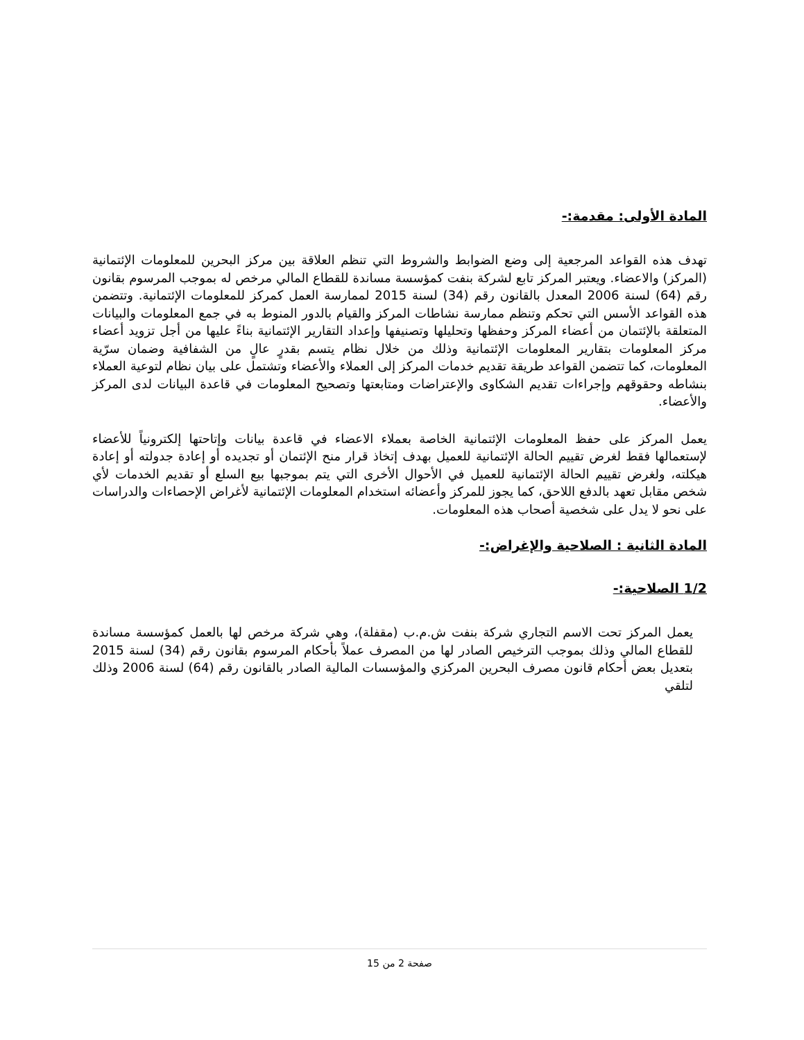المادة الأولى: مقدمة:-
تهدف هذه القواعد المرجعية إلى وضع الضوابط والشروط التي تنظم العلاقة بين مركز البحرين للمعلومات الإئتمانية (المركز) والاعضاء. ويعتبر المركز تابع لشركة بنفت كمؤسسة مساندة للقطاع المالي مرخص له بموجب المرسوم بقانون رقم (64) لسنة 2006 المعدل بالقانون رقم (34) لسنة 2015 لممارسة العمل كمركز للمعلومات الإئتمانية. وتتضمن هذه القواعد الأسس التي تحكم وتنظم ممارسة نشاطات المركز والقيام بالدور المنوط به في جمع المعلومات والبيانات المتعلقة بالإئتمان من أعضاء المركز وحفظها وتحليلها وتصنيفها وإعداد التقارير الإئتمانية بناءً عليها من أجل تزويد أعضاء مركز المعلومات بتقارير المعلومات الإئتمانية وذلك من خلال نظام يتسم بقدرٍ عالٍ من الشفافية وضمان سرّية المعلومات، كما تتضمن القواعد طريقة تقديم خدمات المركز إلى العملاء والأعضاء وتشتمل على بيان نظام لتوعية العملاء بنشاطه وحقوقهم وإجراءات تقديم الشكاوى والإعتراضات ومتابعتها وتصحيح المعلومات في قاعدة البيانات لدى المركز والأعضاء.
يعمل المركز على حفظ المعلومات الإئتمانية الخاصة بعملاء الاعضاء في قاعدة بيانات وإتاحتها إلكترونياً للأعضاء لإستعمالها فقط لغرض تقييم الحالة الإئتمانية للعميل بهدف إتخاذ قرار منح الإئتمان أو تجديده أو إعادة جدولته أو إعادة هيكلته، ولغرض تقييم الحالة الإئتمانية للعميل في الأحوال الأخرى التي يتم بموجبها بيع السلع أو تقديم الخدمات لأي شخص مقابل تعهد بالدفع اللاحق، كما يجوز للمركز وأعضائه استخدام المعلومات الإئتمانية لأغراض الإحصاءات والدراسات على نحو لا يدل على شخصية أصحاب هذه المعلومات.
المادة الثانية : الصلاحية والإغراض:-
1/2 الصلاحية:-
يعمل المركز تحت الاسم التجاري شركة بنفت ش.م.ب (مقفلة)، وهي شركة مرخص لها بالعمل كمؤسسة مساندة للقطاع المالي وذلك بموجب الترخيص الصادر لها من المصرف عملاً بأحكام المرسوم بقانون رقم (34) لسنة 2015 بتعديل بعض أحكام قانون مصرف البحرين المركزي والمؤسسات المالية الصادر بالقانون رقم (64) لسنة 2006 وذلك لتلقي
صفحة 2 من 15